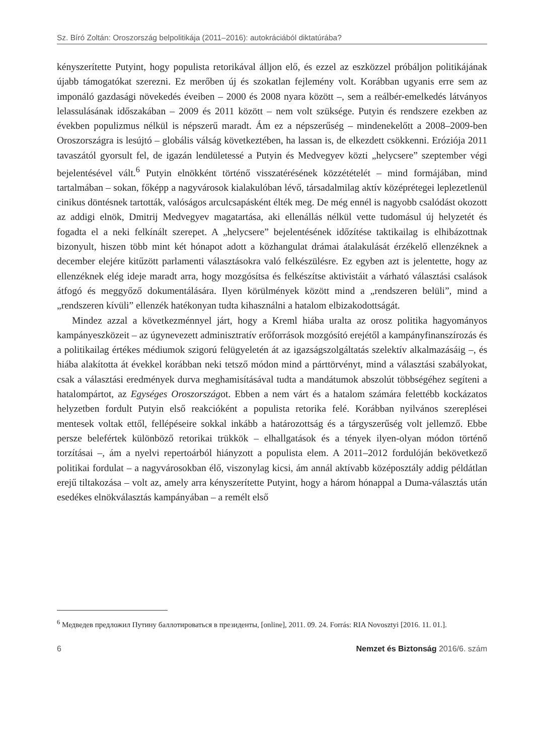Sz. Bíró Zoltán: Oroszország belpolitikája (2011–2016): autokráciából diktatúrába?
kényszerítette Putyint, hogy populista retorikával álljon elő, és ezzel az eszközzel próbáljon politikájának újabb támogatókat szerezni. Ez merőben új és szokatlan fejlemény volt. Korábban ugyanis erre sem az imponáló gazdasági növekedés éveiben – 2000 és 2008 nyara között –, sem a reálbér-emelkedés látványos lelassulásának időszakában – 2009 és 2011 között – nem volt szüksége. Putyin és rendszere ezekben az években populizmus nélkül is népszerű maradt. Ám ez a népszerűség – mindenekelőtt a 2008–2009-ben Oroszországra is lesújtó – globális válság következtében, ha lassan is, de elkezdett csökkenni. Eróziója 2011 tavaszától gyorsult fel, de igazán lendületessé a Putyin és Medvegyev közti „helycsere” szeptember végi bejelentésével vált.<sup>6</sup> Putyin elnökként történő visszatérésének közzétételét – mind formájában, mind tartalmában – sokan, főképp a nagyvárosok kialakulóban lévő, társadalmilag aktív középrétegei leplezetlenül cinikus döntésnek tartották, valóságos arculcsapásként élték meg. De még ennél is nagyobb csalódást okozott az addigi elnök, Dmitrij Medvegyev magatartása, aki ellenállás nélkül vette tudomásul új helyzetét és fogadta el a neki felkínált szerepet. A „helycsere” bejelentésének időzítése taktikailag is elhibázottnak bizonyult, hiszen több mint két hónapot adott a közhangulat drámai átalakulását érzékelő ellenzéknek a december elejére kitűzött parlamenti választásokra való felkészülésre. Ez egyben azt is jelentette, hogy az ellenzéknek elég ideje maradt arra, hogy mozgósítsa és felkészítse aktivistáit a várható választási csalások átfogó és meggyőző dokumentálására. Ilyen körülmények között mind a „rendszeren belüli”, mind a „rendszeren kívüli” ellenzék hatékonyan tudta kihasználni a hatalom elbizakodottságát.
Mindez azzal a következménnyel járt, hogy a Kreml hiába uralta az orosz politika hagyományos kampányeszközeit – az úgynevezett adminisztratív erőforrások mozgósító erejétől a kampányfinanszírozás és a politikailag értékes médiumok szigorú felügyeletén át az igazságszolgáltatás szelektív alkalmazásáig –, és hiába alakította át évekkel korábban neki tetsző módon mind a párttörvényt, mind a választási szabályokat, csak a választási eredmények durva meghamisításával tudta a mandátumok abszolút többségéhez segíteni a hatalompártot, az Egységes Oroszországot. Ebben a nem várt és a hatalom számára felettébb kockázatos helyzetben fordult Putyin első reakcióként a populista retorika felé. Korábban nyilvános szereplései mentesek voltak ettől, fellépéseire sokkal inkább a határozottság és a tárgyszerűség volt jellemző. Ebbe persze belefértek különböző retorikai trükkök – elhallgatások és a tények ilyen-olyan módon történő torzításai –, ám a nyelvi repertoárból hiányzott a populista elem. A 2011–2012 fordulóján bekövetkező politikai fordulat – a nagyvárosokban élő, viszonylag kicsi, ám annál aktívabb középosztály addig példátlan erejű tiltakozása – volt az, amely arra kényszerítette Putyint, hogy a három hónappal a Duma-választás után esedékes elnökválasztás kampányában – a remélt első
<sup>6</sup> Медведев предложил Путину баллотироваться в президенты, [online], 2011. 09. 24. Forrás: RIA Novosztyi [2016. 11. 01.].
6 Nemzet és Biztonság 2016/6. szám